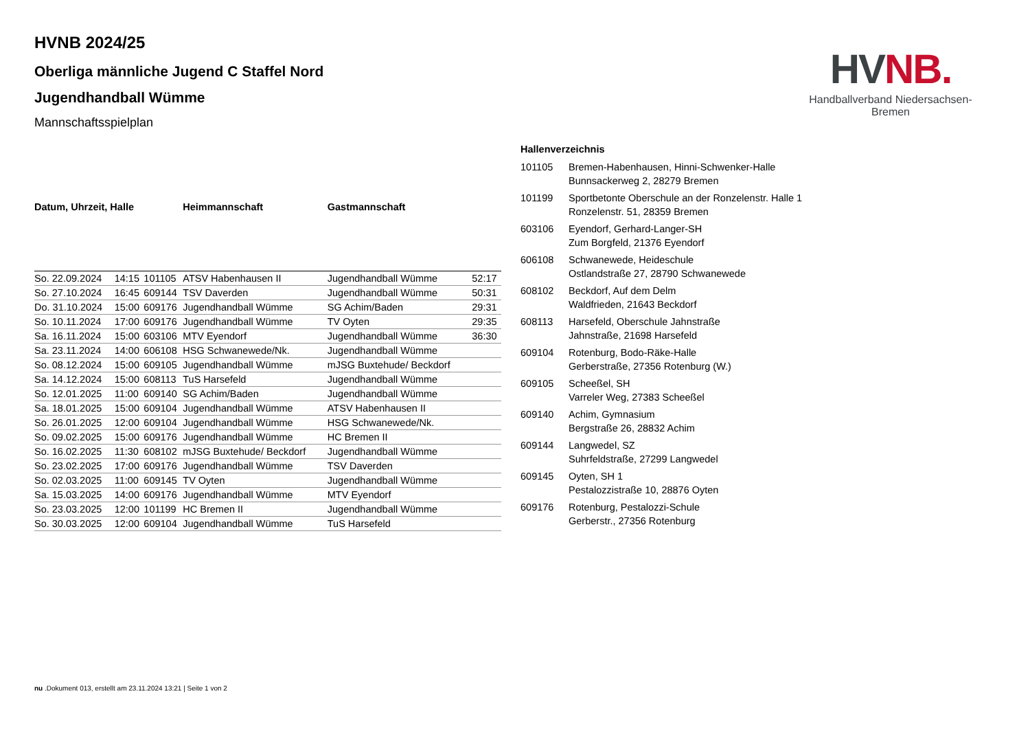HVNB 2024/25
Oberliga männliche Jugend C Staffel Nord
Jugendhandball Wümme
Mannschaftsspielplan
HV NB.
Handballverband Niedersachsen-Bremen
| Datum, Uhrzeit, Halle | | | Heimmannschaft | Gastmannschaft | |
| --- | --- | --- | --- | --- | --- |
| So. 22.09.2024 | 14:15 | 101105 | ATSV Habenhausen II | Jugendhandball Wümme | 52:17 |
| So. 27.10.2024 | 16:45 | 609144 | TSV Daverden | Jugendhandball Wümme | 50:31 |
| Do. 31.10.2024 | 15:00 | 609176 | Jugendhandball Wümme | SG Achim/Baden | 29:31 |
| So. 10.11.2024 | 17:00 | 609176 | Jugendhandball Wümme | TV Oyten | 29:35 |
| Sa. 16.11.2024 | 15:00 | 603106 | MTV Eyendorf | Jugendhandball Wümme | 36:30 |
| Sa. 23.11.2024 | 14:00 | 606108 | HSG Schwanewede/Nk. | Jugendhandball Wümme | |
| So. 08.12.2024 | 15:00 | 609105 | Jugendhandball Wümme | mJSG Buxtehude/ Beckdorf | |
| Sa. 14.12.2024 | 15:00 | 608113 | TuS Harsefeld | Jugendhandball Wümme | |
| So. 12.01.2025 | 11:00 | 609140 | SG Achim/Baden | Jugendhandball Wümme | |
| Sa. 18.01.2025 | 15:00 | 609104 | Jugendhandball Wümme | ATSV Habenhausen II | |
| So. 26.01.2025 | 12:00 | 609104 | Jugendhandball Wümme | HSG Schwanewede/Nk. | |
| So. 09.02.2025 | 15:00 | 609176 | Jugendhandball Wümme | HC Bremen II | |
| So. 16.02.2025 | 11:30 | 608102 | mJSG Buxtehude/ Beckdorf | Jugendhandball Wümme | |
| So. 23.02.2025 | 17:00 | 609176 | Jugendhandball Wümme | TSV Daverden | |
| So. 02.03.2025 | 11:00 | 609145 | TV Oyten | Jugendhandball Wümme | |
| Sa. 15.03.2025 | 14:00 | 609176 | Jugendhandball Wümme | MTV Eyendorf | |
| So. 23.03.2025 | 12:00 | 101199 | HC Bremen II | Jugendhandball Wümme | |
| So. 30.03.2025 | 12:00 | 609104 | Jugendhandball Wümme | TuS Harsefeld | |
| Hallenverzeichnis | |
| --- | --- |
| 101105 | Bremen-Habenhausen, Hinni-Schwenker-Halle Bunnsackerweg 2, 28279 Bremen |
| 101199 | Sportbetonte Oberschule an der Ronzelenstr. Halle 1 Ronzelenstr. 51, 28359 Bremen |
| 603106 | Eyendorf, Gerhard-Langer-SH Zum Borgfeld, 21376 Eyendorf |
| 606108 | Schwanewede, Heideschule Ostlandstraße 27, 28790 Schwanewede |
| 608102 | Beckdorf, Auf dem Delm Waldfrieden, 21643 Beckdorf |
| 608113 | Harsefeld, Oberschule Jahnstraße Jahnstraße, 21698 Harsefeld |
| 609104 | Rotenburg, Bodo-Räke-Halle Gerberstraße, 27356 Rotenburg (W.) |
| 609105 | Scheeßel, SH Varreler Weg, 27383 Scheeßel |
| 609140 | Achim, Gymnasium Bergstraße 26, 28832 Achim |
| 609144 | Langwedel, SZ Suhrfeldstraße, 27299 Langwedel |
| 609145 | Oyten, SH 1 Pestalozzistraße 10, 28876 Oyten |
| 609176 | Rotenburg, Pestalozzi-Schule Gerberstr., 27356 Rotenburg |
nu .Dokument 013, erstellt am 23.11.2024 13:21 | Seite 1 von 2